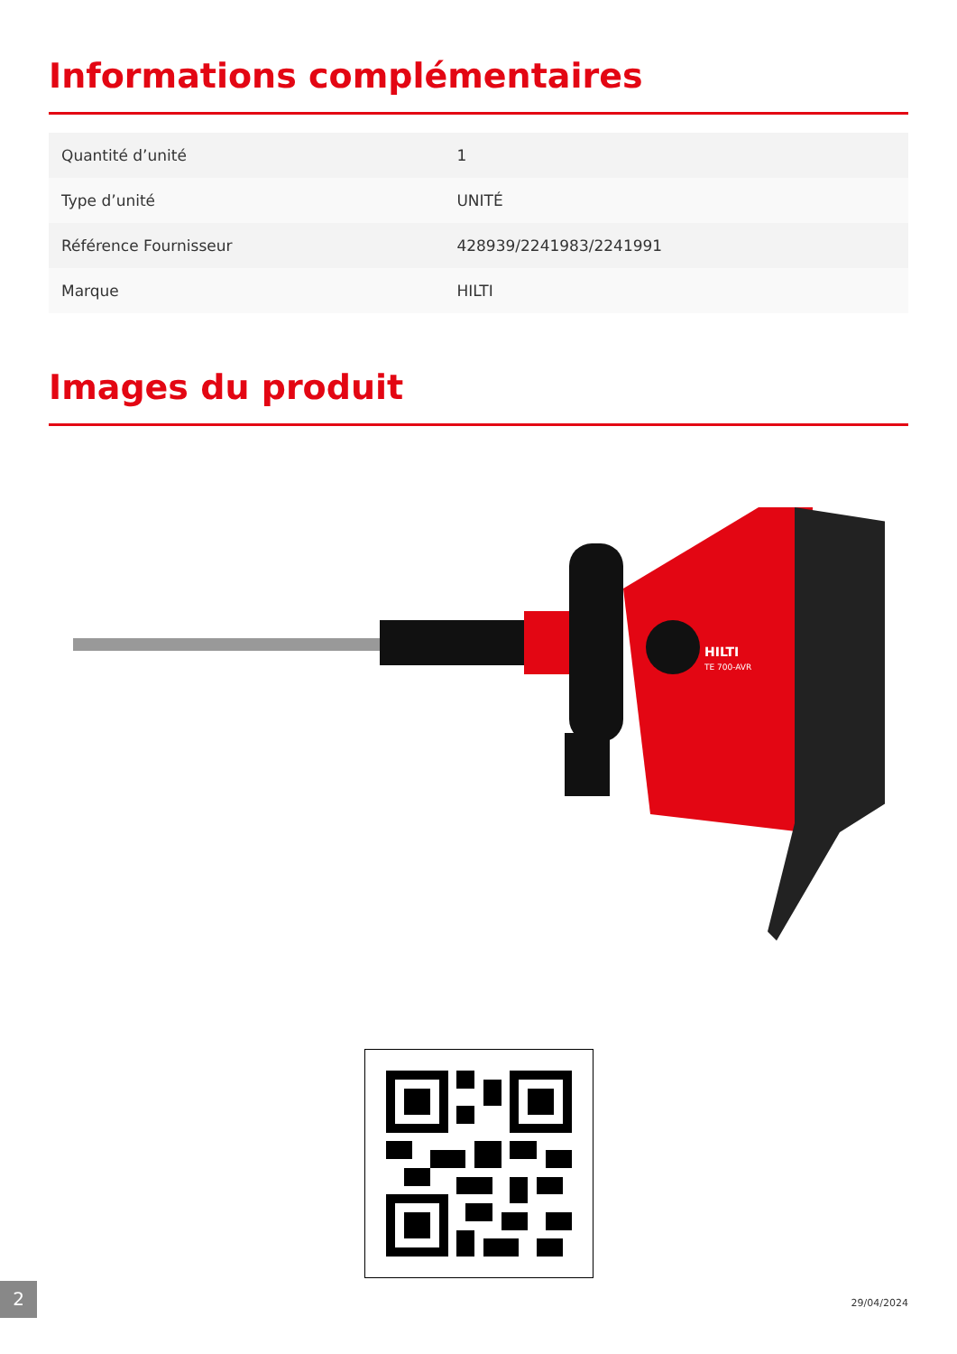Informations complémentaires
| Quantité d’unité | 1 |
| Type d’unité | UNITÉ |
| Référence Fournisseur | 428939/2241983/2241991 |
| Marque | HILTI |
Images du produit
HILTI
TE 700-AVR
2 29/04/2024